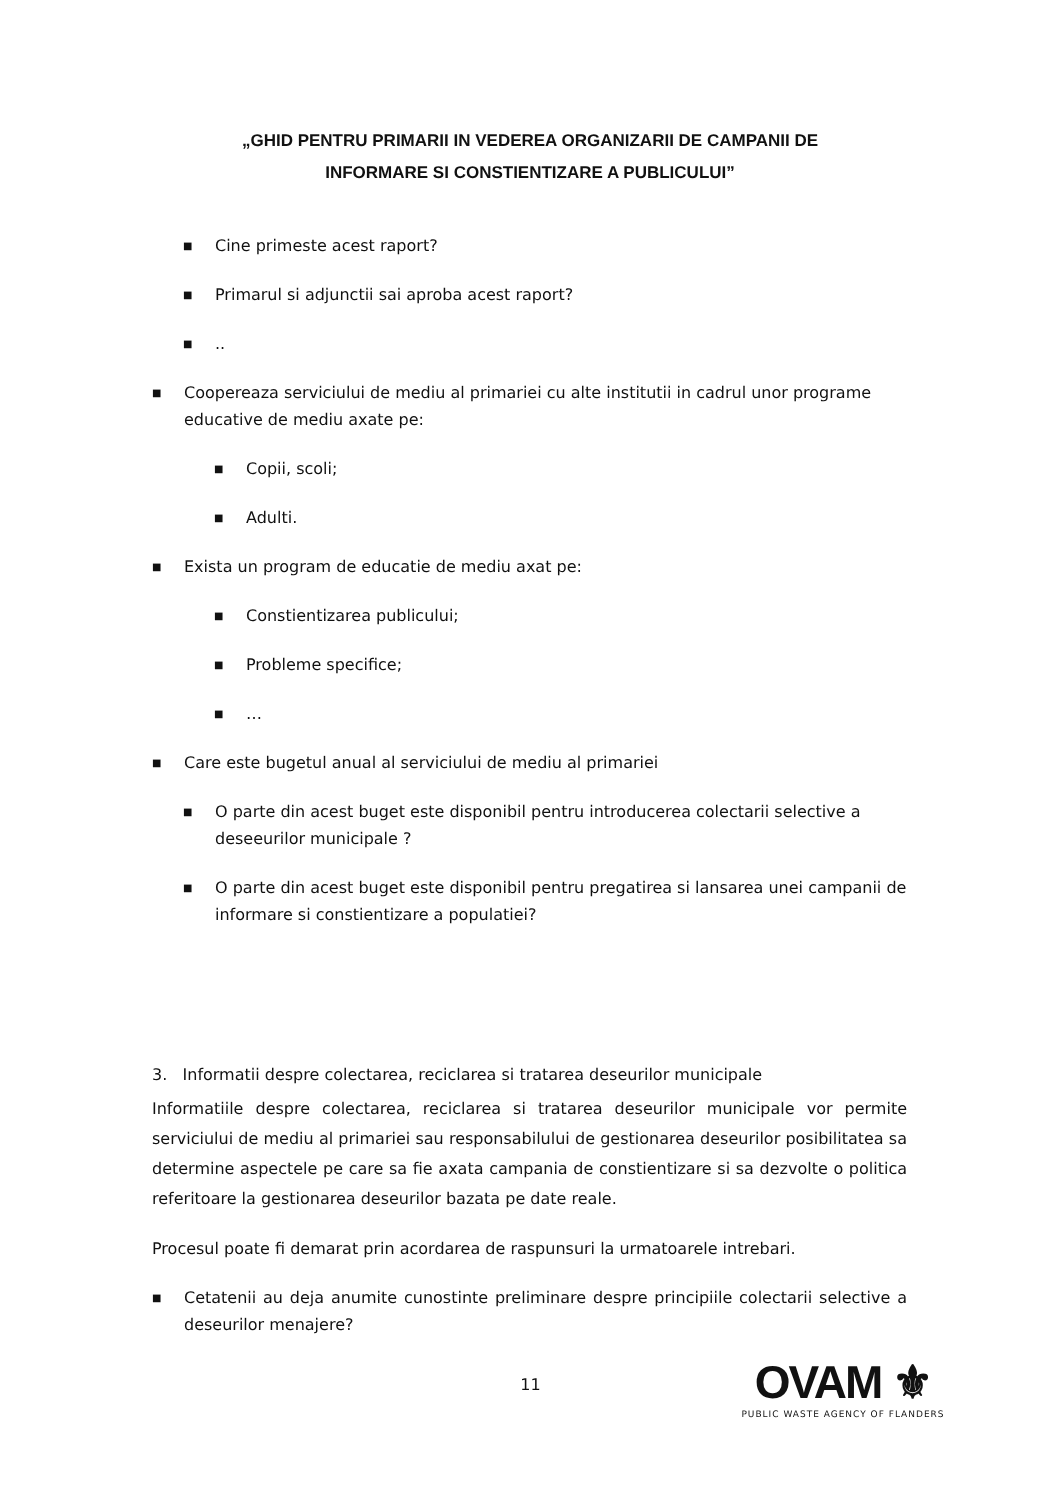„GHID PENTRU PRIMARII IN VEDEREA ORGANIZARII DE CAMPANII DE
INFORMARE SI CONSTIENTIZARE A PUBLICULUI”
■ Cine primeste acest raport?
■ Primarul si adjunctii sai aproba acest raport?
■..
■ Coopereaza serviciului de mediu al primariei cu alte institutii in cadrul unor programe educative de mediu axate pe:
■ Copii, scoli;
■ Adulti.
■ Exista un program de educatie de mediu axat pe:
■ Constientizarea publicului;
■ Probleme specifice;
■ …
■ Care este bugetul anual al serviciului de mediu al primariei
■ O parte din acest buget este disponibil pentru introducerea colectarii selective a deseeurilor municipale ?
■ O parte din acest buget este disponibil pentru pregatirea si lansarea unei campanii de informare si constientizare a populatiei?
3. Informatii despre colectarea, reciclarea si tratarea deseurilor municipale
Informatiile despre colectarea, reciclarea si tratarea deseurilor municipale vor permite serviciului de mediu al primariei sau responsabilului de gestionarea deseurilor posibilitatea sa determine aspectele pe care sa fie axata campania de constientizare si sa dezvolte o politica referitoare la gestionarea deseurilor bazata pe date reale.
Procesul poate fi demarat prin acordarea de raspunsuri la urmatoarele intrebari.
■ Cetatenii au deja anumite cunostinte preliminare despre principiile colectarii selective a deseurilor menajere?
11
OVAM ⚜
PUBLIC WASTE AGENCY OF FLANDERS